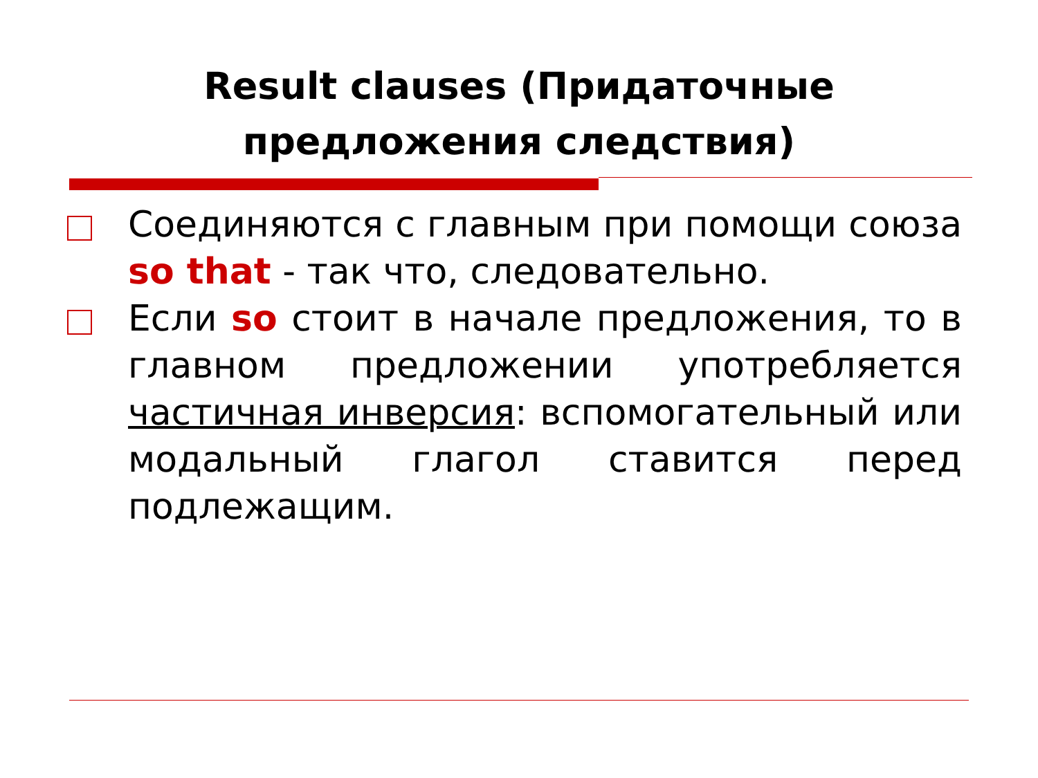Result clauses (Придаточные предложения следствия)
Соединяются с главным при помощи союза so that - так что, следовательно.
Если so стоит в начале предложения, то в главном предложении употребляется частичная инверсия: вспомогательный или модальный глагол ставится перед подлежащим.